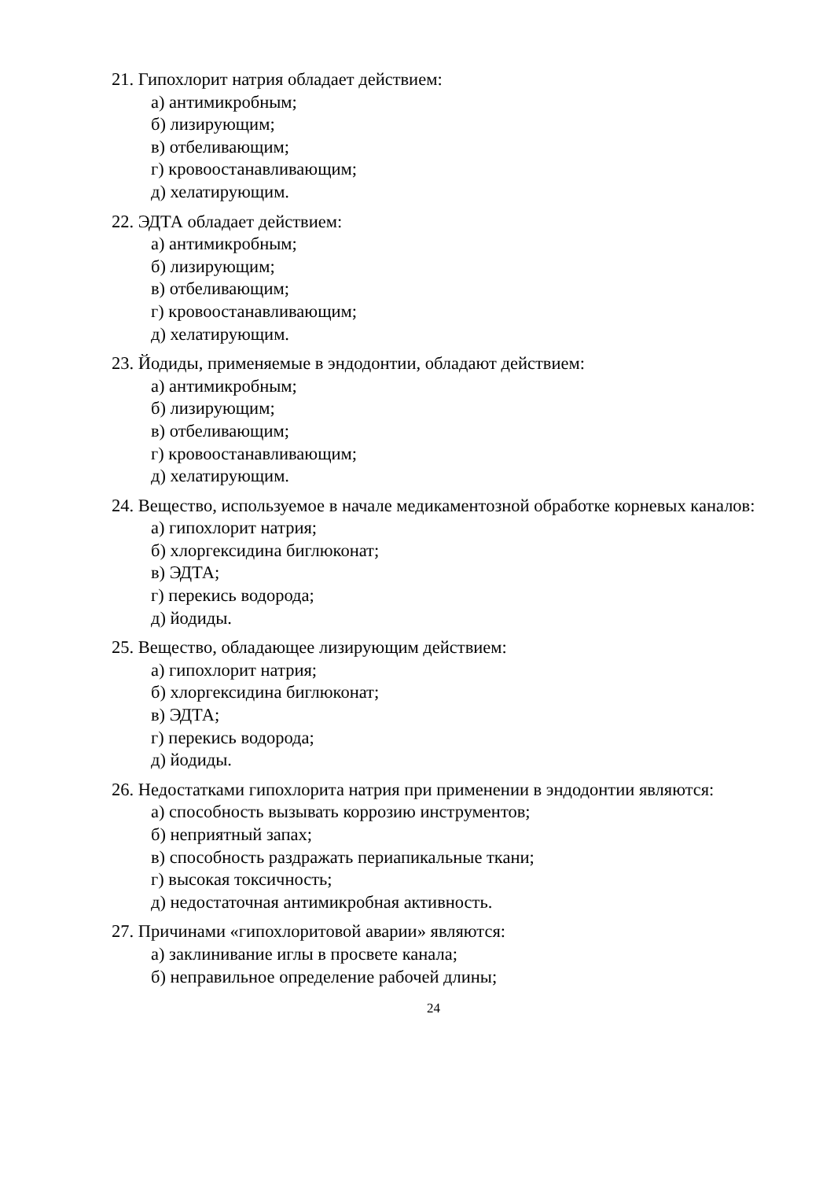21. Гипохлорит натрия обладает действием:
а) антимикробным;
б) лизирующим;
в) отбеливающим;
г) кровоостанавливающим;
д) хелатирующим.
22. ЭДТА обладает действием:
а) антимикробным;
б) лизирующим;
в) отбеливающим;
г) кровоостанавливающим;
д) хелатирующим.
23. Йодиды, применяемые в эндодонтии, обладают действием:
а) антимикробным;
б) лизирующим;
в) отбеливающим;
г) кровоостанавливающим;
д) хелатирующим.
24. Вещество, используемое в начале медикаментозной обработке корневых каналов:
а) гипохлорит натрия;
б) хлоргексидина биглюконат;
в) ЭДТА;
г) перекись водорода;
д) йодиды.
25. Вещество, обладающее лизирующим действием:
а) гипохлорит натрия;
б) хлоргексидина биглюконат;
в) ЭДТА;
г) перекись водорода;
д) йодиды.
26. Недостатками гипохлорита натрия при применении в эндодонтии являются:
а) способность вызывать коррозию инструментов;
б) неприятный запах;
в) способность раздражать периапикальные ткани;
г) высокая токсичность;
д) недостаточная антимикробная активность.
27. Причинами «гипохлоритовой аварии» являются:
а) заклинивание иглы в просвете канала;
б) неправильное определение рабочей длины;
24